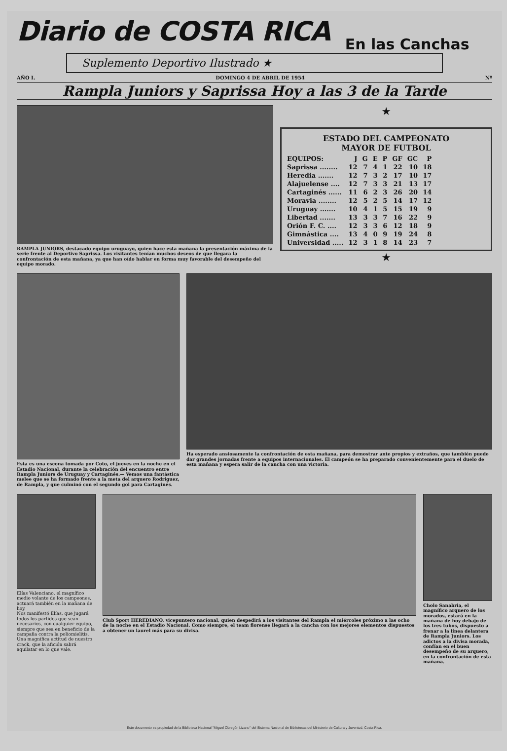Diario de COSTA RICA
En las Canchas
Suplemento Deportivo Ilustrado ★
AÑO I. DOMINGO 4 DE ABRIL DE 1954 Nº
Rampla Juniors y Saprissa Hoy a las 3 de la Tarde
RAMPLA JUNIORS, destacado equipo uruguayo, quien hace esta mañana la presentación máxima de la serie frente al Deportivo Saprissa. Los visitantes tenían muchos deseos de que llegara la confrontación de esta mañana, ya que han oído hablar en forma muy favorable del desempeño del equipo morado.
★
ESTADO DEL CAMPEONATO
MAYOR DE FUTBOL
| EQUIPOS: | J | G | E | P | GF | GC | P |
| --- | --- | --- | --- | --- | --- | --- | --- |
| Saprissa ........ | 12 | 7 | 4 | 1 | 22 | 10 | 18 |
| Heredia ....... | 12 | 7 | 3 | 2 | 17 | 10 | 17 |
| Alajuelense .... | 12 | 7 | 3 | 3 | 21 | 13 | 17 |
| Cartaginés ...... | 11 | 6 | 2 | 3 | 26 | 20 | 14 |
| Moravia ........ | 12 | 5 | 2 | 5 | 14 | 17 | 12 |
| Uruguay ....... | 10 | 4 | 1 | 5 | 15 | 19 | 9 |
| Libertad ....... | 13 | 3 | 3 | 7 | 16 | 22 | 9 |
| Orión F. C. .... | 12 | 3 | 3 | 6 | 12 | 18 | 9 |
| Gimnástica .... | 13 | 4 | 0 | 9 | 19 | 24 | 8 |
| Universidad ..... | 12 | 3 | 1 | 8 | 14 | 23 | 7 |
★
Esta es una escena tomada por Coto, el jueves en la noche en el Estadio Nacional, durante la celebración del encuentro entre Rampla Juniors de Uruguay y Cartaginés.— Vemos una fantástica melee que se ha formado frente a la meta del arquero Rodríguez, de Rampla, y que culminó con el segundo gol para Cartaginés.
Ha esperado ansiosamente la confrontación de esta mañana, para demostrar ante propios y extraños, que también puede dar grandes jornadas frente a equipos internacionales. El campeón se ha preparado convenientemente para el duelo de esta mañana y espera salir de la cancha con una victoria.
Elías Valenciano, el magnífico medio volante de los campeones, actuará también en la mañana de hoy.
Nos manifestó Elías, que jugará todos los partidos que sean necesarios, con cualquier equipo, siempre que sea en beneficio de la campaña contra la poliomielitis. Una magnífica actitud de nuestro crack, que la afición sabrá aquilatar en lo que vale.
Club Sport HEREDIANO, vicepuntero nacional, quien despedirá a los visitantes del Rampla el miércoles próximo a las ocho de la noche en el Estadio Nacional. Como siempre, el team florense llegará a la cancha con los mejores elementos dispuestos a obtener un laurel más para su divisa.
Cholo Sanabria, el magnífico arquero de los morados, estará en la mañana de hoy debajo de los tres tubos, dispuesto a frenar a la línea delantera de Rampla Juniors. Los adictos a la divisa morada, confían en el buen desempeño de su arquero, en la confrontación de esta mañana.
Este documento es propiedad de la Biblioteca Nacional "Miguel Obregón Lizano" del Sistema Nacional de Bibliotecas del Ministerio de Cultura y Juventud, Costa Rica.